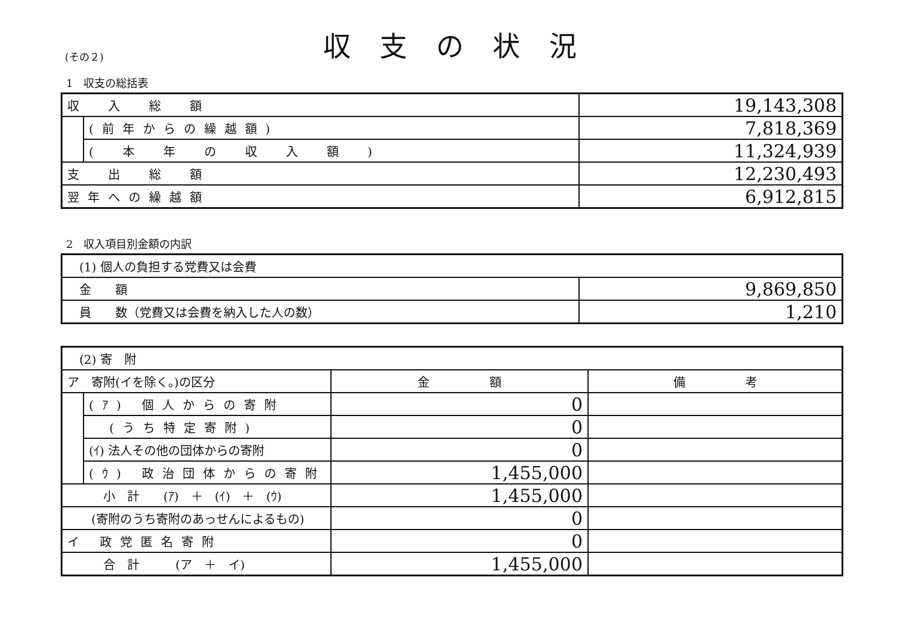(その２)
収支の状況
1　収支の総括表
| 収 入 総 額 | | 19,143,308 |
| | (前年からの繰越額) | 7,818,369 |
| | ( 本 年 の 収 入 額 ) | 11,324,939 |
| 支 出 総 額 | | 12,230,493 |
| 翌年への繰越額 | | 6,912,815 |
2　収入項目別金額の内訳
| (1) 個人の負担する党費又は会費 | |
| 金 額 | 9,869,850 |
| 員 数（党費又は会費を納入した人の数） | 1,210 |
| (2) 寄 附 | | | |
| ア 寄附(イを除く。)の区分 | | 金 額 | 備 考 |
| | (ｱ) 個人からの寄附 | 0 | |
| | (うち特定寄附) | 0 | |
| | (ｲ) 法人その他の団体からの寄附 | 0 | |
| | (ｳ) 政治団体からの寄附 | 1,455,000 | |
| 小 計 (ｱ) ＋ (ｲ) ＋ (ｳ) | | 1,455,000 | |
| (寄附のうち寄附のあっせんによるもの) | | 0 | |
| イ 政党匿名寄附 | | 0 | |
| 合 計 (ア ＋ イ) | | 1,455,000 | |